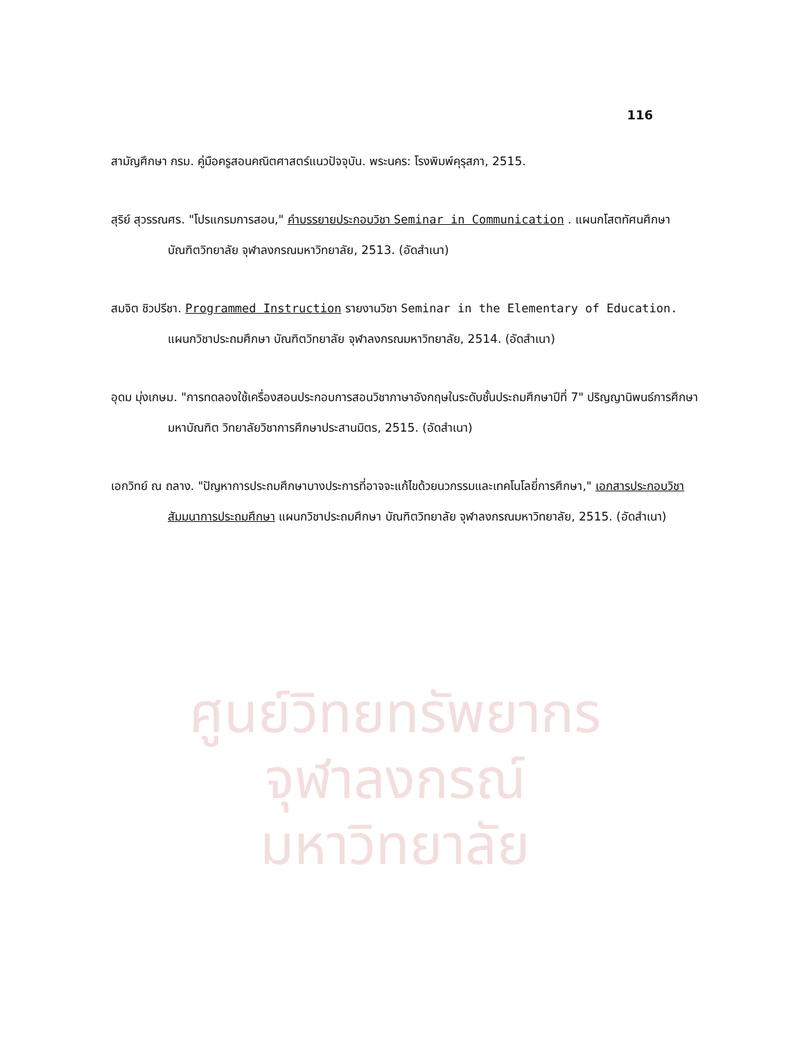ศูนย์วิทยทรัพยากร
จุฬาลงกรณ์มหาวิทยาลัย
116
สามัญศึกษา กรม. คู่มือครูสอนคณิตศาสตร์แนวปัจจุบัน. พระนคร: โรงพิมพ์คุรุสภา, 2515.
สุริย์ สุวรรณศร. "โปรแกรมการสอน," คำบรรยายประกอบวิชา Seminar in Communication . แผนกโสตทัศนศึกษา บัณฑิตวิทยาลัย จุฬาลงกรณมหาวิทยาลัย, 2513. (อัดสำเนา)
สมจิต ชิวปรีชา. Programmed Instruction รายงานวิชา Seminar in the Elementary of Education. แผนกวิชาประถมศึกษา บัณฑิตวิทยาลัย จุฬาลงกรณมหาวิทยาลัย, 2514. (อัดสำเนา)
อุดม มุ่งเกษม. "การทดลองใช้เครื่องสอนประกอบการสอนวิชาภาษาอังกฤษในระดับชั้นประถมศึกษาปีที่ 7" ปริญญานิพนธ์การศึกษามหาบัณฑิต วิทยาลัยวิชาการศึกษาประสานมิตร, 2515. (อัดสำเนา)
เอกวิทย์ ณ ถลาง. "ปัญหาการประถมศึกษาบางประการที่อาจจะแก้ไขด้วยนวกรรมและเทคโนโลยี่การศึกษา," เอกสารประกอบวิชาสัมมนาการประถมศึกษา แผนกวิชาประถมศึกษา บัณฑิตวิทยาลัย จุฬาลงกรณมหาวิทยาลัย, 2515. (อัดสำเนา)